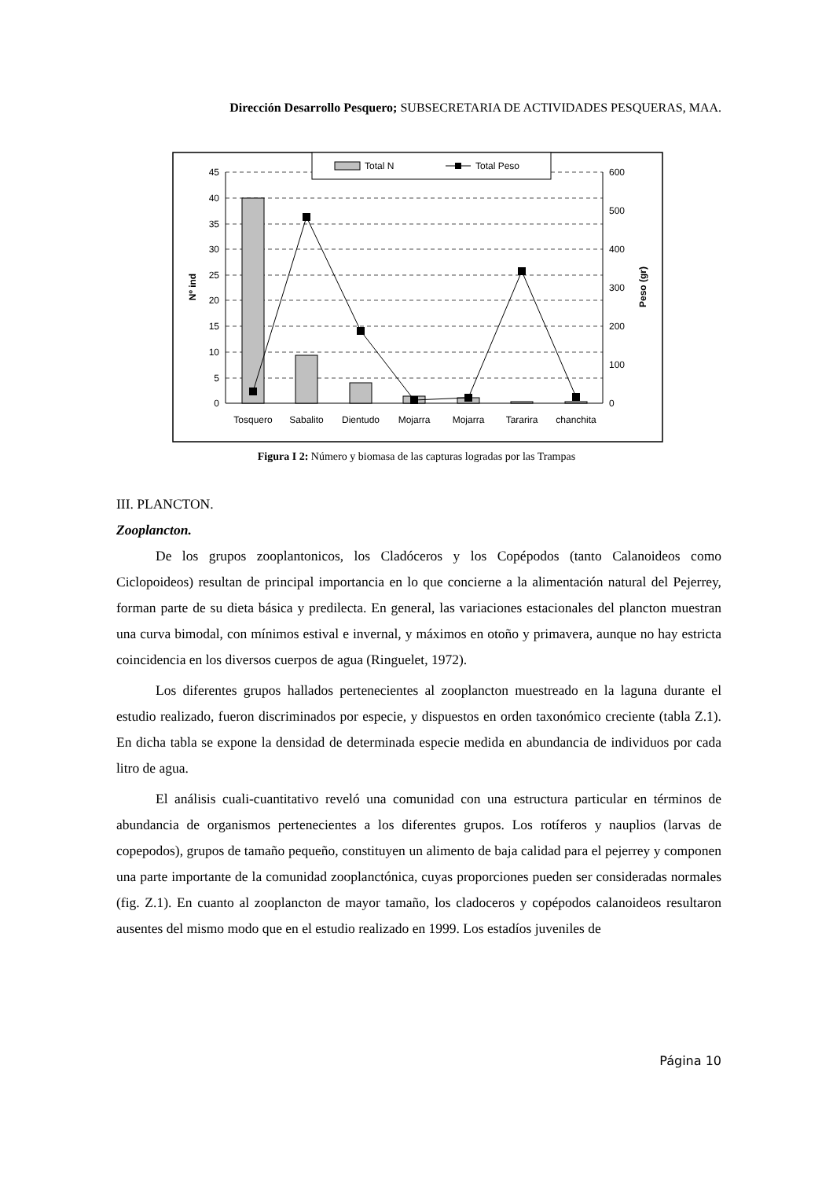Dirección Desarrollo Pesquero; SUBSECRETARIA DE ACTIVIDADES PESQUERAS, MAA.
45
40
35
30
25
20
15
10
5
0
600
500
400
300
200
100
0
Nº ind
Peso (gr)
Tosquero
Sabalito
Dientudo
Mojarra
Mojarra
Tararira
chanchita
Total N
Total Peso
Figura I 2: Número y biomasa de las capturas logradas por las Trampas
III. PLANCTON.
Zooplancton.
De los grupos zooplantonicos, los Cladóceros y los Copépodos (tanto Calanoideos como Ciclopoideos) resultan de principal importancia en lo que concierne a la alimentación natural del Pejerrey, forman parte de su dieta básica y predilecta. En general, las variaciones estacionales del plancton muestran una curva bimodal, con mínimos estival e invernal, y máximos en otoño y primavera, aunque no hay estricta coincidencia en los diversos cuerpos de agua (Ringuelet, 1972).
Los diferentes grupos hallados pertenecientes al zooplancton muestreado en la laguna durante el estudio realizado, fueron discriminados por especie, y dispuestos en orden taxonómico creciente (tabla Z.1). En dicha tabla se expone la densidad de determinada especie medida en abundancia de individuos por cada litro de agua.
El análisis cuali-cuantitativo reveló una comunidad con una estructura particular en términos de abundancia de organismos pertenecientes a los diferentes grupos. Los rotíferos y nauplios (larvas de copepodos), grupos de tamaño pequeño, constituyen un alimento de baja calidad para el pejerrey y componen una parte importante de la comunidad zooplanctónica, cuyas proporciones pueden ser consideradas normales (fig. Z.1). En cuanto al zooplancton de mayor tamaño, los cladoceros y copépodos calanoideos resultaron ausentes del mismo modo que en el estudio realizado en 1999. Los estadíos juveniles de
Página 10